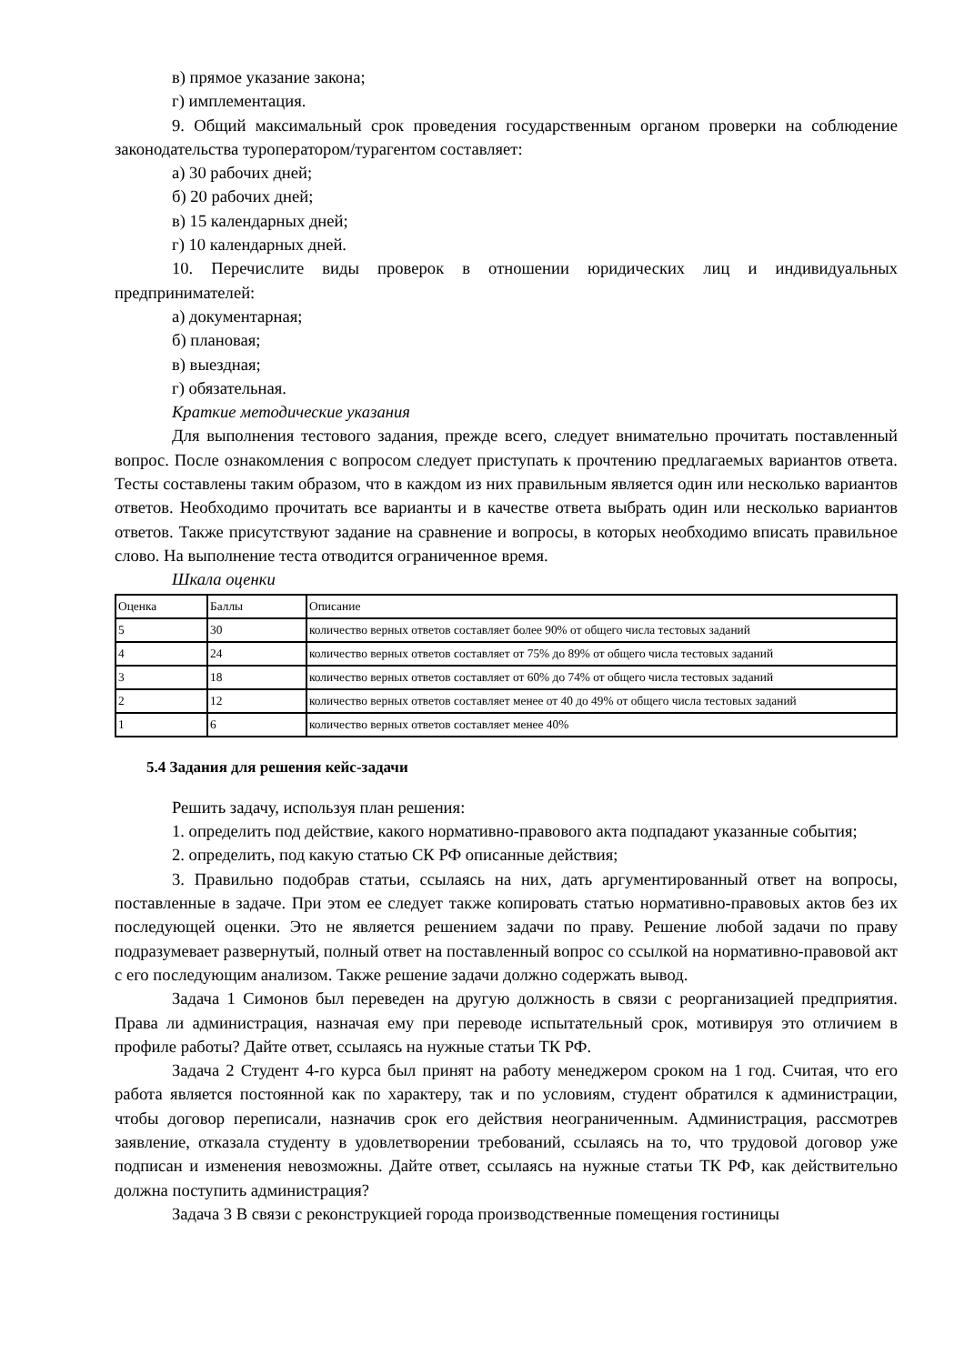в) прямое указание закона;
г) имплементация.
9. Общий максимальный срок проведения государственным органом проверки на соблюдение законодательства туроператором/турагентом составляет:
а) 30 рабочих дней;
б) 20 рабочих дней;
в) 15 календарных дней;
г) 10 календарных дней.
10. Перечислите виды проверок в отношении юридических лиц и индивидуальных предпринимателей:
а) документарная;
б) плановая;
в) выездная;
г) обязательная.
Краткие методические указания
Для выполнения тестового задания, прежде всего, следует внимательно прочитать поставленный вопрос. После ознакомления с вопросом следует приступать к прочтению предлагаемых вариантов ответа. Тесты составлены таким образом, что в каждом из них правильным является один или несколько вариантов ответов. Необходимо прочитать все варианты и в качестве ответа выбрать один или несколько вариантов ответов. Также присутствуют задание на сравнение и вопросы, в которых необходимо вписать правильное слово. На выполнение теста отводится ограниченное время.
Шкала оценки
| Оценка | Баллы | Описание |
| 5 | 30 | количество верных ответов составляет более 90% от общего числа тестовых заданий |
| 4 | 24 | количество верных ответов составляет от 75% до 89% от общего числа тестовых заданий |
| 3 | 18 | количество верных ответов составляет от 60% до 74% от общего числа тестовых заданий |
| 2 | 12 | количество верных ответов составляет менее от 40 до 49% от общего числа тестовых заданий |
| 1 | 6 | количество верных ответов составляет менее 40% |
5.4 Задания для решения кейс-задачи
Решить задачу, используя план решения:
1. определить под действие, какого нормативно-правового акта подпадают указанные события;
2. определить, под какую статью СК РФ описанные действия;
3. Правильно подобрав статьи, ссылаясь на них, дать аргументированный ответ на вопросы, поставленные в задаче. При этом ее следует также копировать статью нормативно-правовых актов без их последующей оценки. Это не является решением задачи по праву. Решение любой задачи по праву подразумевает развернутый, полный ответ на поставленный вопрос со ссылкой на нормативно-правовой акт с его последующим анализом. Также решение задачи должно содержать вывод.
Задача 1 Симонов был переведен на другую должность в связи с реорганизацией предприятия. Права ли администрация, назначая ему при переводе испытательный срок, мотивируя это отличием в профиле работы? Дайте ответ, ссылаясь на нужные статьи ТК РФ.
Задача 2 Студент 4-го курса был принят на работу менеджером сроком на 1 год. Считая, что его работа является постоянной как по характеру, так и по условиям, студент обратился к администрации, чтобы договор переписали, назначив срок его действия неограниченным. Администрация, рассмотрев заявление, отказала студенту в удовлетворении требований, ссылаясь на то, что трудовой договор уже подписан и изменения невозможны. Дайте ответ, ссылаясь на нужные статьи ТК РФ, как действительно должна поступить администрация?
Задача 3 В связи с реконструкцией города производственные помещения гостиницы